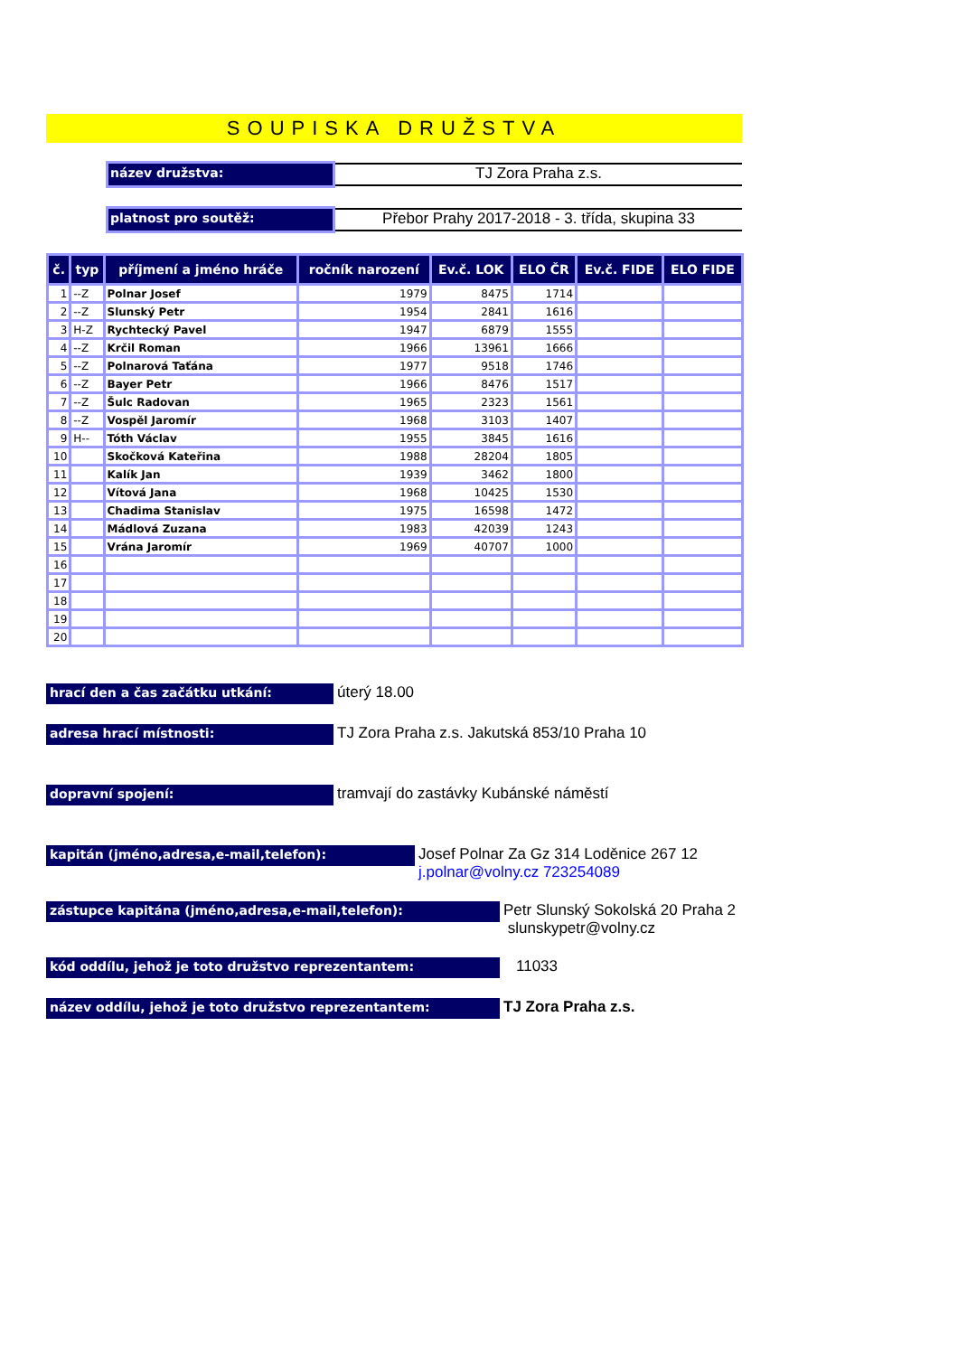SOUPISKA DRUŽSTVA
název družstva:
TJ Zora Praha z.s.
platnost pro soutěž:
Přebor Prahy 2017-2018 - 3. třída, skupina 33
| č. | typ | příjmení a jméno hráče | ročník narození | Ev.č. LOK | ELO ČR | Ev.č. FIDE | ELO FIDE |
| --- | --- | --- | --- | --- | --- | --- | --- |
| 1 | --Z | Polnar Josef | 1979 | 8475 | 1714 | | |
| 2 | --Z | Slunský Petr | 1954 | 2841 | 1616 | | |
| 3 | H-Z | Rychtecký Pavel | 1947 | 6879 | 1555 | | |
| 4 | --Z | Krčil Roman | 1966 | 13961 | 1666 | | |
| 5 | --Z | Polnarová Taťána | 1977 | 9518 | 1746 | | |
| 6 | --Z | Bayer Petr | 1966 | 8476 | 1517 | | |
| 7 | --Z | Šulc Radovan | 1965 | 2323 | 1561 | | |
| 8 | --Z | Vospěl Jaromír | 1968 | 3103 | 1407 | | |
| 9 | H-- | Tóth Václav | 1955 | 3845 | 1616 | | |
| 10 | | Skočková Kateřina | 1988 | 28204 | 1805 | | |
| 11 | | Kalík Jan | 1939 | 3462 | 1800 | | |
| 12 | | Vítová Jana | 1968 | 10425 | 1530 | | |
| 13 | | Chadima Stanislav | 1975 | 16598 | 1472 | | |
| 14 | | Mádlová Zuzana | 1983 | 42039 | 1243 | | |
| 15 | | Vrána Jaromír | 1969 | 40707 | 1000 | | |
| 16 | | | | | | | |
| 17 | | | | | | | |
| 18 | | | | | | | |
| 19 | | | | | | | |
| 20 | | | | | | | |
hrací den a čas začátku utkání:
úterý 18.00
adresa hrací místnosti:
TJ Zora Praha z.s. Jakutská 853/10 Praha 10
dopravní spojení:
tramvají do zastávky Kubánské náměstí
kapitán (jméno,adresa,e-mail,telefon):
Josef Polnar Za Gz 314 Loděnice 267 12
j.polnar@volny.cz 723254089
zástupce kapitána (jméno,adresa,e-mail,telefon):
Petr Slunský Sokolská 20 Praha 2
slunskypetr@volny.cz
kód oddílu, jehož je toto družstvo reprezentantem:
11033
název oddílu, jehož je toto družstvo reprezentantem:
TJ Zora Praha z.s.